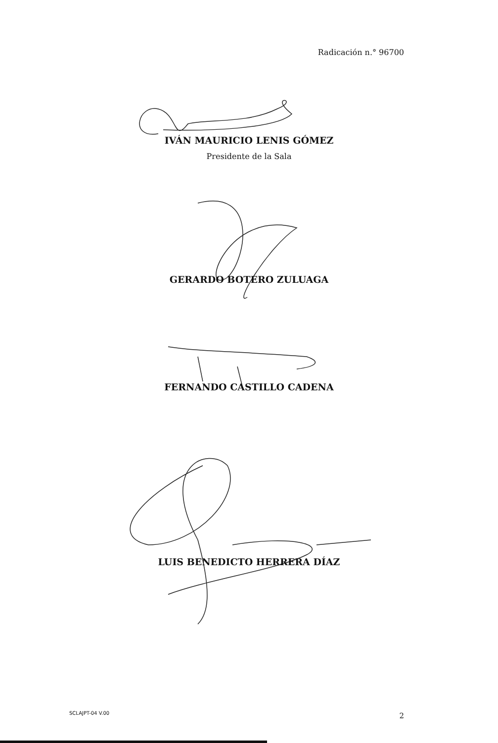Radicación n.° 96700
IVÁN MAURICIO LENIS GÓMEZ
Presidente de la Sala
GERARDO BOTERO ZULUAGA
FERNANDO CASTILLO CADENA
LUIS BENEDICTO HERRERA DÍAZ
SCLAJPT-04 V.00 2